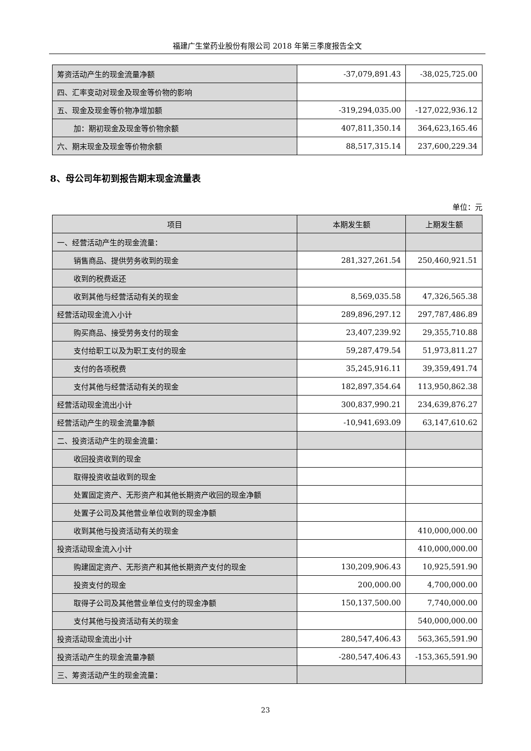福建广生堂药业股份有限公司 2018 年第三季度报告全文
| 筹资活动产生的现金流量净额 | -37,079,891.43 | -38,025,725.00 |
| 四、汇率变动对现金及现金等价物的影响 | | |
| 五、现金及现金等价物净增加额 | -319,294,035.00 | -127,022,936.12 |
| 加：期初现金及现金等价物余额 | 407,811,350.14 | 364,623,165.46 |
| 六、期末现金及现金等价物余额 | 88,517,315.14 | 237,600,229.34 |
8、母公司年初到报告期末现金流量表
单位：元
| 项目 | 本期发生额 | 上期发生额 |
| --- | --- | --- |
| 一、经营活动产生的现金流量： | | |
| 销售商品、提供劳务收到的现金 | 281,327,261.54 | 250,460,921.51 |
| 收到的税费返还 | | |
| 收到其他与经营活动有关的现金 | 8,569,035.58 | 47,326,565.38 |
| 经营活动现金流入小计 | 289,896,297.12 | 297,787,486.89 |
| 购买商品、接受劳务支付的现金 | 23,407,239.92 | 29,355,710.88 |
| 支付给职工以及为职工支付的现金 | 59,287,479.54 | 51,973,811.27 |
| 支付的各项税费 | 35,245,916.11 | 39,359,491.74 |
| 支付其他与经营活动有关的现金 | 182,897,354.64 | 113,950,862.38 |
| 经营活动现金流出小计 | 300,837,990.21 | 234,639,876.27 |
| 经营活动产生的现金流量净额 | -10,941,693.09 | 63,147,610.62 |
| 二、投资活动产生的现金流量： | | |
| 收回投资收到的现金 | | |
| 取得投资收益收到的现金 | | |
| 处置固定资产、无形资产和其他长期资产收回的现金净额 | | |
| 处置子公司及其他营业单位收到的现金净额 | | |
| 收到其他与投资活动有关的现金 | | 410,000,000.00 |
| 投资活动现金流入小计 | | 410,000,000.00 |
| 购建固定资产、无形资产和其他长期资产支付的现金 | 130,209,906.43 | 10,925,591.90 |
| 投资支付的现金 | 200,000.00 | 4,700,000.00 |
| 取得子公司及其他营业单位支付的现金净额 | 150,137,500.00 | 7,740,000.00 |
| 支付其他与投资活动有关的现金 | | 540,000,000.00 |
| 投资活动现金流出小计 | 280,547,406.43 | 563,365,591.90 |
| 投资活动产生的现金流量净额 | -280,547,406.43 | -153,365,591.90 |
| 三、筹资活动产生的现金流量： | | |
23